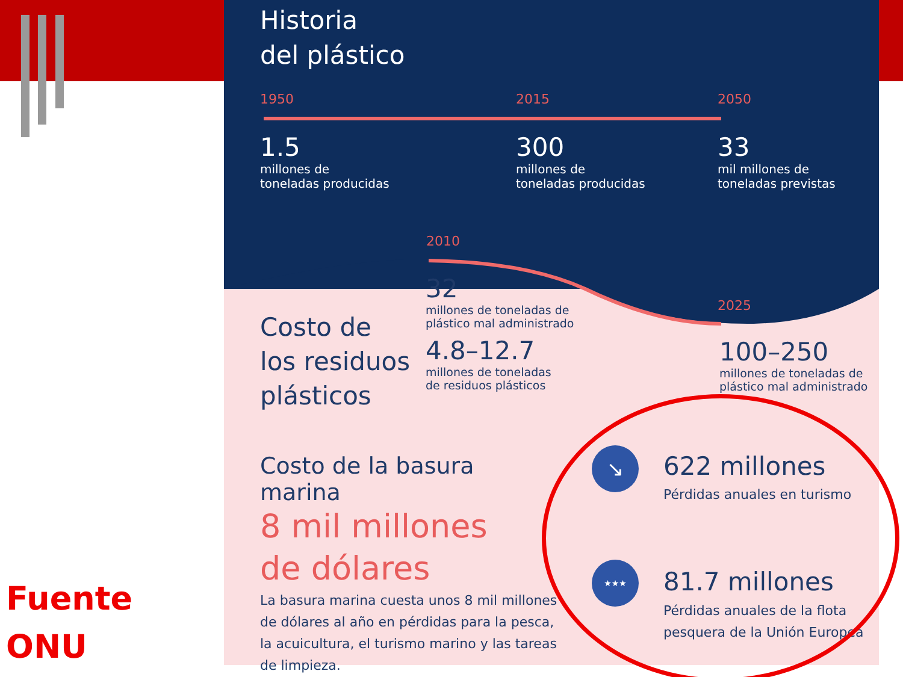Historia
del plástico
1950 2015 2050
1.5
millones de
toneladas producidas
300
millones de
toneladas producidas
33
mil millones de
toneladas previstas
2010
2025
Costo de
los residuos
plásticos
32
millones de toneladas de
plástico mal administrado
4.8–12.7
millones de toneladas
de residuos plásticos
100–250
millones de toneladas de
plástico mal administrado
Costo de la basura marina
8 mil millones
de dólares
La basura marina cuesta unos 8 mil millones de dólares al año en pérdidas para la pesca, la acuicultura, el turismo marino y las tareas de limpieza.
↘
★★★
622 millones
Pérdidas anuales en turismo
81.7 millones
Pérdidas anuales de la flota
pesquera de la Unión Europea
Fuente
ONU